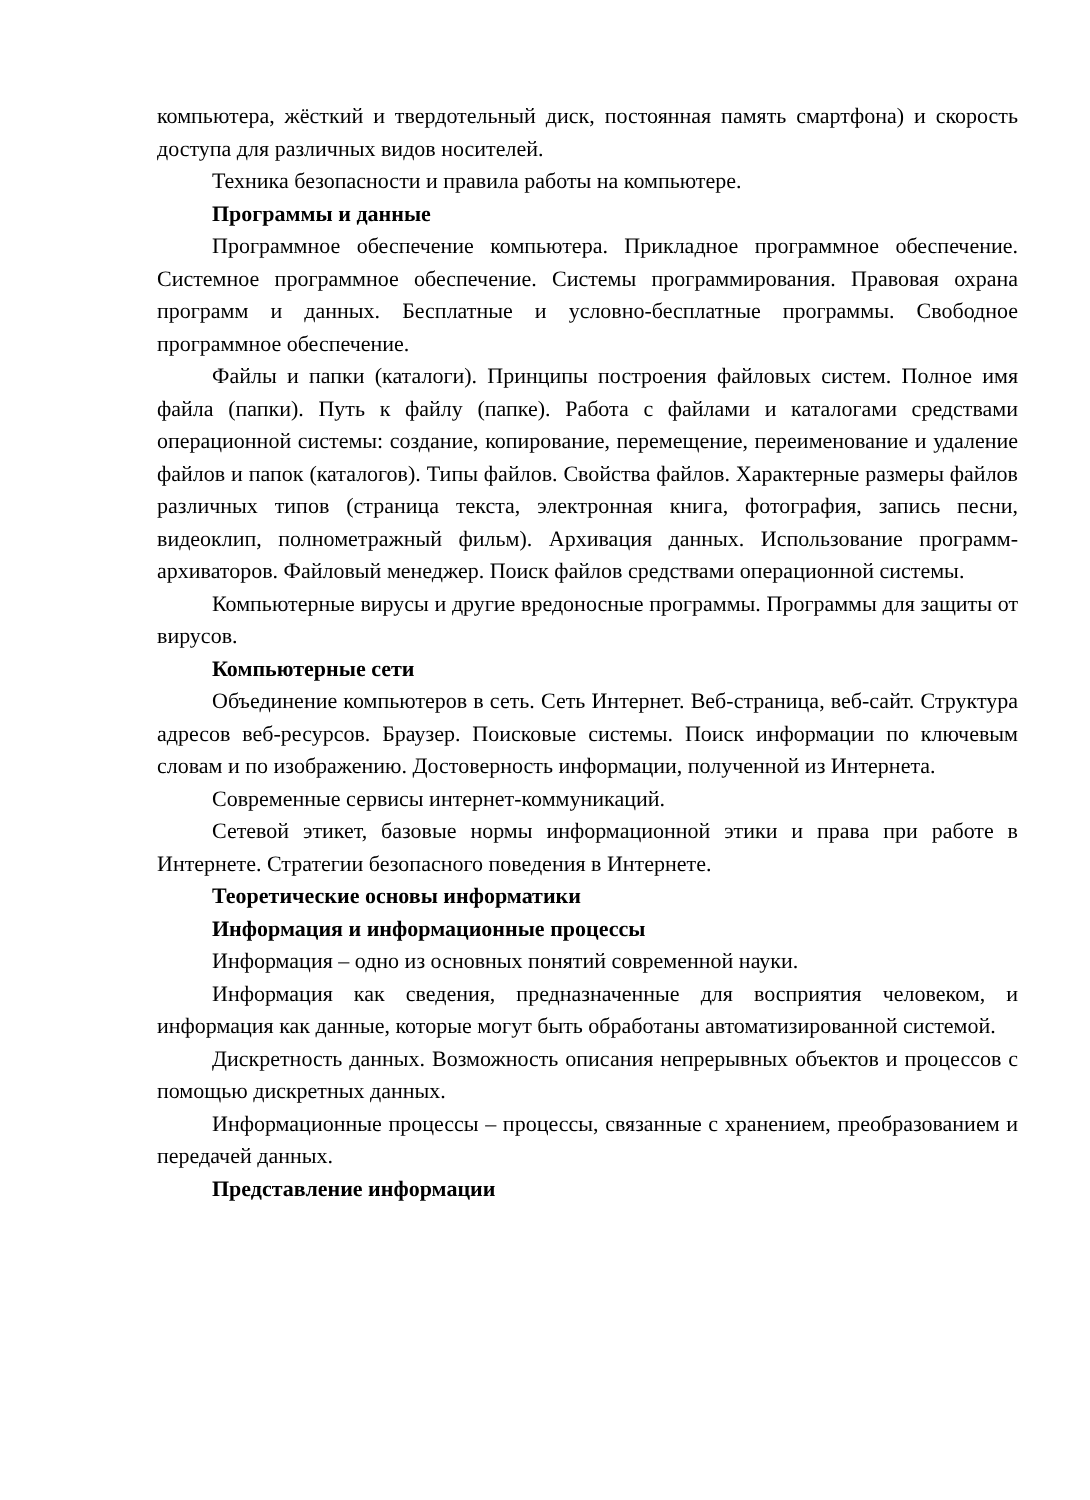компьютера, жёсткий и твердотельный диск, постоянная память смартфона) и скорость доступа для различных видов носителей.
Техника безопасности и правила работы на компьютере.
Программы и данные
Программное обеспечение компьютера. Прикладное программное обеспечение. Системное программное обеспечение. Системы программирования. Правовая охрана программ и данных. Бесплатные и условно-бесплатные программы. Свободное программное обеспечение.
Файлы и папки (каталоги). Принципы построения файловых систем. Полное имя файла (папки). Путь к файлу (папке). Работа с файлами и каталогами средствами операционной системы: создание, копирование, перемещение, переименование и удаление файлов и папок (каталогов). Типы файлов. Свойства файлов. Характерные размеры файлов различных типов (страница текста, электронная книга, фотография, запись песни, видеоклип, полнометражный фильм). Архивация данных. Использование программ-архиваторов. Файловый менеджер. Поиск файлов средствами операционной системы.
Компьютерные вирусы и другие вредоносные программы. Программы для защиты от вирусов.
Компьютерные сети
Объединение компьютеров в сеть. Сеть Интернет. Веб-страница, веб-сайт. Структура адресов веб-ресурсов. Браузер. Поисковые системы. Поиск информации по ключевым словам и по изображению. Достоверность информации, полученной из Интернета.
Современные сервисы интернет-коммуникаций.
Сетевой этикет, базовые нормы информационной этики и права при работе в Интернете. Стратегии безопасного поведения в Интернете.
Теоретические основы информатики
Информация и информационные процессы
Информация – одно из основных понятий современной науки.
Информация как сведения, предназначенные для восприятия человеком, и информация как данные, которые могут быть обработаны автоматизированной системой.
Дискретность данных. Возможность описания непрерывных объектов и процессов с помощью дискретных данных.
Информационные процессы – процессы, связанные с хранением, преобразованием и передачей данных.
Представление информации